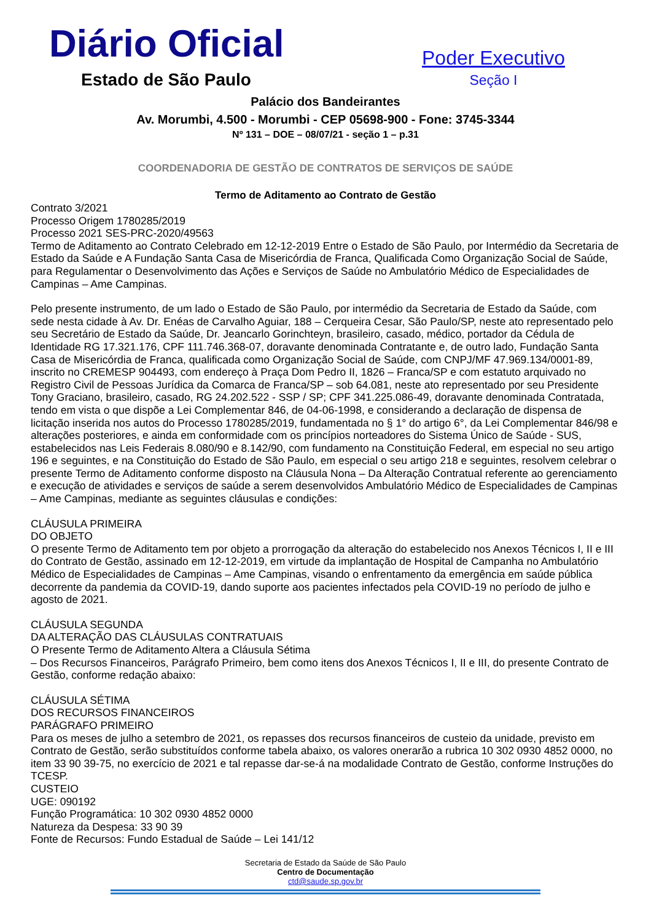Diário Oficial
Estado de São Paulo
Poder Executivo
Seção I
Palácio dos Bandeirantes
Av. Morumbi, 4.500 - Morumbi - CEP 05698-900 - Fone: 3745-3344
Nº 131 – DOE – 08/07/21 - seção 1 – p.31
COORDENADORIA DE GESTÃO DE CONTRATOS DE SERVIÇOS DE SAÚDE
Termo de Aditamento ao Contrato de Gestão
Contrato 3/2021
Processo Origem 1780285/2019
Processo 2021 SES-PRC-2020/49563
Termo de Aditamento ao Contrato Celebrado em 12-12-2019 Entre o Estado de São Paulo, por Intermédio da Secretaria de Estado da Saúde e A Fundação Santa Casa de Misericórdia de Franca, Qualificada Como Organização Social de Saúde, para Regulamentar o Desenvolvimento das Ações e Serviços de Saúde no Ambulatório Médico de Especialidades de Campinas – Ame Campinas.
Pelo presente instrumento, de um lado o Estado de São Paulo, por intermédio da Secretaria de Estado da Saúde, com sede nesta cidade à Av. Dr. Enéas de Carvalho Aguiar, 188 – Cerqueira Cesar, São Paulo/SP, neste ato representado pelo seu Secretário de Estado da Saúde, Dr. Jeancarlo Gorinchteyn, brasileiro, casado, médico, portador da Cédula de Identidade RG 17.321.176, CPF 111.746.368-07, doravante denominada Contratante e, de outro lado, Fundação Santa Casa de Misericórdia de Franca, qualificada como Organização Social de Saúde, com CNPJ/MF 47.969.134/0001-89, inscrito no CREMESP 904493, com endereço à Praça Dom Pedro II, 1826 – Franca/SP e com estatuto arquivado no Registro Civil de Pessoas Jurídica da Comarca de Franca/SP – sob 64.081, neste ato representado por seu Presidente Tony Graciano, brasileiro, casado, RG 24.202.522 - SSP / SP; CPF 341.225.086-49, doravante denominada Contratada, tendo em vista o que dispõe a Lei Complementar 846, de 04-06-1998, e considerando a declaração de dispensa de licitação inserida nos autos do Processo 1780285/2019, fundamentada no § 1° do artigo 6°, da Lei Complementar 846/98 e alterações posteriores, e ainda em conformidade com os princípios norteadores do Sistema Único de Saúde - SUS, estabelecidos nas Leis Federais 8.080/90 e 8.142/90, com fundamento na Constituição Federal, em especial no seu artigo 196 e seguintes, e na Constituição do Estado de São Paulo, em especial o seu artigo 218 e seguintes, resolvem celebrar o presente Termo de Aditamento conforme disposto na Cláusula Nona – Da Alteração Contratual referente ao gerenciamento e execução de atividades e serviços de saúde a serem desenvolvidos Ambulatório Médico de Especialidades de Campinas – Ame Campinas, mediante as seguintes cláusulas e condições:
CLÁUSULA PRIMEIRA
DO OBJETO
O presente Termo de Aditamento tem por objeto a prorrogação da alteração do estabelecido nos Anexos Técnicos I, II e III do Contrato de Gestão, assinado em 12-12-2019, em virtude da implantação de Hospital de Campanha no Ambulatório Médico de Especialidades de Campinas – Ame Campinas, visando o enfrentamento da emergência em saúde pública decorrente da pandemia da COVID-19, dando suporte aos pacientes infectados pela COVID-19 no período de julho e agosto de 2021.
CLÁUSULA SEGUNDA
DA ALTERAÇÃO DAS CLÁUSULAS CONTRATUAIS
O Presente Termo de Aditamento Altera a Cláusula Sétima
– Dos Recursos Financeiros, Parágrafo Primeiro, bem como itens dos Anexos Técnicos I, II e III, do presente Contrato de Gestão, conforme redação abaixo:
CLÁUSULA SÉTIMA
DOS RECURSOS FINANCEIROS
PARÁGRAFO PRIMEIRO
Para os meses de julho a setembro de 2021, os repasses dos recursos financeiros de custeio da unidade, previsto em Contrato de Gestão, serão substituídos conforme tabela abaixo, os valores onerarão a rubrica 10 302 0930 4852 0000, no item 33 90 39-75, no exercício de 2021 e tal repasse dar-se-á na modalidade Contrato de Gestão, conforme Instruções do TCESP.
CUSTEIO
UGE: 090192
Função Programática: 10 302 0930 4852 0000
Natureza da Despesa: 33 90 39
Fonte de Recursos: Fundo Estadual de Saúde – Lei 141/12
Secretaria de Estado da Saúde de São Paulo
Centro de Documentação
ctd@saude.sp.gov.br